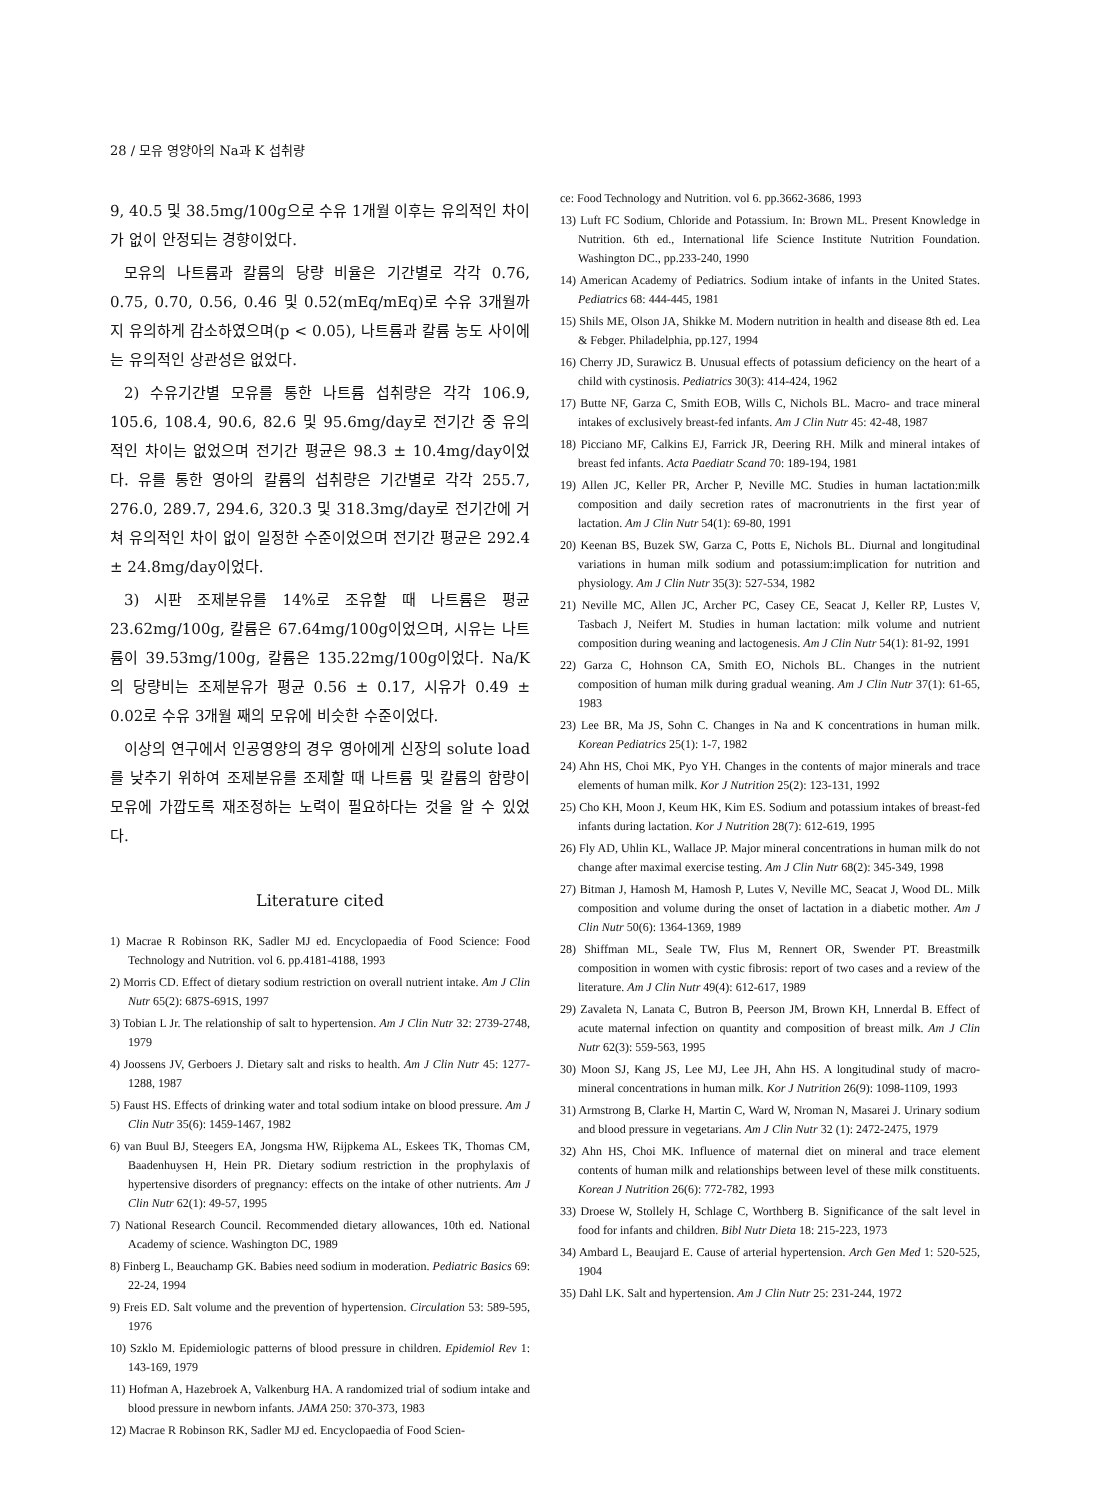28 / 모유 영양아의 Na과 K 섭취량
9, 40.5 및 38.5mg/100g으로 수유 1개월 이후는 유의적인 차이가 없이 안정되는 경향이었다.
모유의 나트륨과 칼륨의 당량 비율은 기간별로 각각 0.76, 0.75, 0.70, 0.56, 0.46 및 0.52(mEq/mEq)로 수유 3개월까지 유의하게 감소하였으며(p < 0.05), 나트륨과 칼륨 농도 사이에는 유의적인 상관성은 없었다.
2) 수유기간별 모유를 통한 나트륨 섭취량은 각각 106.9, 105.6, 108.4, 90.6, 82.6 및 95.6mg/day로 전기간 중 유의적인 차이는 없었으며 전기간 평균은 98.3 ± 10.4mg/day이었다. 유를 통한 영아의 칼륨의 섭취량은 기간별로 각각 255.7, 276.0, 289.7, 294.6, 320.3 및 318.3mg/day로 전기간에 거쳐 유의적인 차이 없이 일정한 수준이었으며 전기간 평균은 292.4 ± 24.8mg/day이었다.
3) 시판 조제분유를 14%로 조유할 때 나트륨은 평균 23.62mg/100g, 칼륨은 67.64mg/100g이었으며, 시유는 나트륨이 39.53mg/100g, 칼륨은 135.22mg/100g이었다. Na/K의 당량비는 조제분유가 평균 0.56 ± 0.17, 시유가 0.49 ± 0.02로 수유 3개월 째의 모유에 비슷한 수준이었다.
이상의 연구에서 인공영양의 경우 영아에게 신장의 solute load를 낮추기 위하여 조제분유를 조제할 때 나트륨 및 칼륨의 함량이 모유에 가깝도록 재조정하는 노력이 필요하다는 것을 알 수 있었다.
Literature cited
1) Macrae R Robinson RK, Sadler MJ ed. Encyclopaedia of Food Science: Food Technology and Nutrition. vol 6. pp.4181-4188, 1993
2) Morris CD. Effect of dietary sodium restriction on overall nutrient intake. Am J Clin Nutr 65(2): 687S-691S, 1997
3) Tobian L Jr. The relationship of salt to hypertension. Am J Clin Nutr 32: 2739-2748, 1979
4) Joossens JV, Gerboers J. Dietary salt and risks to health. Am J Clin Nutr 45: 1277-1288, 1987
5) Faust HS. Effects of drinking water and total sodium intake on blood pressure. Am J Clin Nutr 35(6): 1459-1467, 1982
6) van Buul BJ, Steegers EA, Jongsma HW, Rijpkema AL, Eskees TK, Thomas CM, Baadenhuysen H, Hein PR. Dietary sodium restriction in the prophylaxis of hypertensive disorders of pregnancy: effects on the intake of other nutrients. Am J Clin Nutr 62(1): 49-57, 1995
7) National Research Council. Recommended dietary allowances, 10th ed. National Academy of science. Washington DC, 1989
8) Finberg L, Beauchamp GK. Babies need sodium in moderation. Pediatric Basics 69: 22-24, 1994
9) Freis ED. Salt volume and the prevention of hypertension. Circulation 53: 589-595, 1976
10) Szklo M. Epidemiologic patterns of blood pressure in children. Epidemiol Rev 1: 143-169, 1979
11) Hofman A, Hazebroek A, Valkenburg HA. A randomized trial of sodium intake and blood pressure in newborn infants. JAMA 250: 370-373, 1983
12) Macrae R Robinson RK, Sadler MJ ed. Encyclopaedia of Food Scien-
ce: Food Technology and Nutrition. vol 6. pp.3662-3686, 1993
13) Luft FC Sodium, Chloride and Potassium. In: Brown ML. Present Knowledge in Nutrition. 6th ed., International life Science Institute Nutrition Foundation. Washington DC., pp.233-240, 1990
14) American Academy of Pediatrics. Sodium intake of infants in the United States. Pediatrics 68: 444-445, 1981
15) Shils ME, Olson JA, Shikke M. Modern nutrition in health and disease 8th ed. Lea & Febger. Philadelphia, pp.127, 1994
16) Cherry JD, Surawicz B. Unusual effects of potassium deficiency on the heart of a child with cystinosis. Pediatrics 30(3): 414-424, 1962
17) Butte NF, Garza C, Smith EOB, Wills C, Nichols BL. Macro- and trace mineral intakes of exclusively breast-fed infants. Am J Clin Nutr 45: 42-48, 1987
18) Picciano MF, Calkins EJ, Farrick JR, Deering RH. Milk and mineral intakes of breast fed infants. Acta Paediatr Scand 70: 189-194, 1981
19) Allen JC, Keller PR, Archer P, Neville MC. Studies in human lactation:milk composition and daily secretion rates of macronutrients in the first year of lactation. Am J Clin Nutr 54(1): 69-80, 1991
20) Keenan BS, Buzek SW, Garza C, Potts E, Nichols BL. Diurnal and longitudinal variations in human milk sodium and potassium:implication for nutrition and physiology. Am J Clin Nutr 35(3): 527-534, 1982
21) Neville MC, Allen JC, Archer PC, Casey CE, Seacat J, Keller RP, Lustes V, Tasbach J, Neifert M. Studies in human lactation: milk volume and nutrient composition during weaning and lactogenesis. Am J Clin Nutr 54(1): 81-92, 1991
22) Garza C, Hohnson CA, Smith EO, Nichols BL. Changes in the nutrient composition of human milk during gradual weaning. Am J Clin Nutr 37(1): 61-65, 1983
23) Lee BR, Ma JS, Sohn C. Changes in Na and K concentrations in human milk. Korean Pediatrics 25(1): 1-7, 1982
24) Ahn HS, Choi MK, Pyo YH. Changes in the contents of major minerals and trace elements of human milk. Kor J Nutrition 25(2): 123-131, 1992
25) Cho KH, Moon J, Keum HK, Kim ES. Sodium and potassium intakes of breast-fed infants during lactation. Kor J Nutrition 28(7): 612-619, 1995
26) Fly AD, Uhlin KL, Wallace JP. Major mineral concentrations in human milk do not change after maximal exercise testing. Am J Clin Nutr 68(2): 345-349, 1998
27) Bitman J, Hamosh M, Hamosh P, Lutes V, Neville MC, Seacat J, Wood DL. Milk composition and volume during the onset of lactation in a diabetic mother. Am J Clin Nutr 50(6): 1364-1369, 1989
28) Shiffman ML, Seale TW, Flus M, Rennert OR, Swender PT. Breastmilk composition in women with cystic fibrosis: report of two cases and a review of the literature. Am J Clin Nutr 49(4): 612-617, 1989
29) Zavaleta N, Lanata C, Butron B, Peerson JM, Brown KH, Lnnerdal B. Effect of acute maternal infection on quantity and composition of breast milk. Am J Clin Nutr 62(3): 559-563, 1995
30) Moon SJ, Kang JS, Lee MJ, Lee JH, Ahn HS. A longitudinal study of macro-mineral concentrations in human milk. Kor J Nutrition 26(9): 1098-1109, 1993
31) Armstrong B, Clarke H, Martin C, Ward W, Nroman N, Masarei J. Urinary sodium and blood pressure in vegetarians. Am J Clin Nutr 32 (1): 2472-2475, 1979
32) Ahn HS, Choi MK. Influence of maternal diet on mineral and trace element contents of human milk and relationships between level of these milk constituents. Korean J Nutrition 26(6): 772-782, 1993
33) Droese W, Stollely H, Schlage C, Worthberg B. Significance of the salt level in food for infants and children. Bibl Nutr Dieta 18: 215-223, 1973
34) Ambard L, Beaujard E. Cause of arterial hypertension. Arch Gen Med 1: 520-525, 1904
35) Dahl LK. Salt and hypertension. Am J Clin Nutr 25: 231-244, 1972